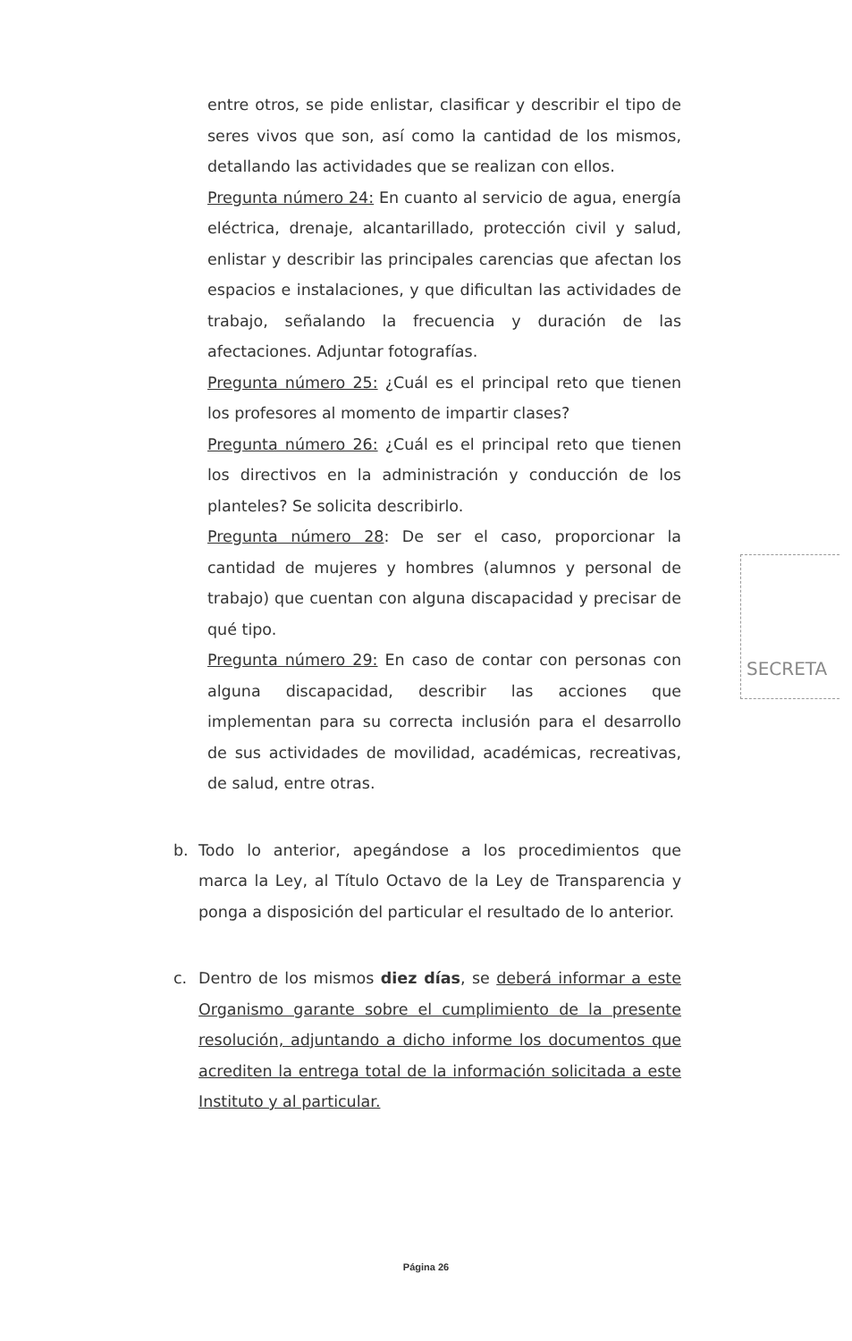entre otros, se pide enlistar, clasificar y describir el tipo de seres vivos que son, así como la cantidad de los mismos, detallando las actividades que se realizan con ellos.
Pregunta número 24: En cuanto al servicio de agua, energía eléctrica, drenaje, alcantarillado, protección civil y salud, enlistar y describir las principales carencias que afectan los espacios e instalaciones, y que dificultan las actividades de trabajo, señalando la frecuencia y duración de las afectaciones. Adjuntar fotografías.
Pregunta número 25: ¿Cuál es el principal reto que tienen los profesores al momento de impartir clases?
Pregunta número 26: ¿Cuál es el principal reto que tienen los directivos en la administración y conducción de los planteles? Se solicita describirlo.
Pregunta número 28: De ser el caso, proporcionar la cantidad de mujeres y hombres (alumnos y personal de trabajo) que cuentan con alguna discapacidad y precisar de qué tipo.
Pregunta número 29: En caso de contar con personas con alguna discapacidad, describir las acciones que implementan para su correcta inclusión para el desarrollo de sus actividades de movilidad, académicas, recreativas, de salud, entre otras.
b. Todo lo anterior, apegándose a los procedimientos que marca la Ley, al Título Octavo de la Ley de Transparencia y ponga a disposición del particular el resultado de lo anterior.
c. Dentro de los mismos diez días, se deberá informar a este Organismo garante sobre el cumplimiento de la presente resolución, adjuntando a dicho informe los documentos que acrediten la entrega total de la información solicitada a este Instituto y al particular.
SECRETA
Página 26